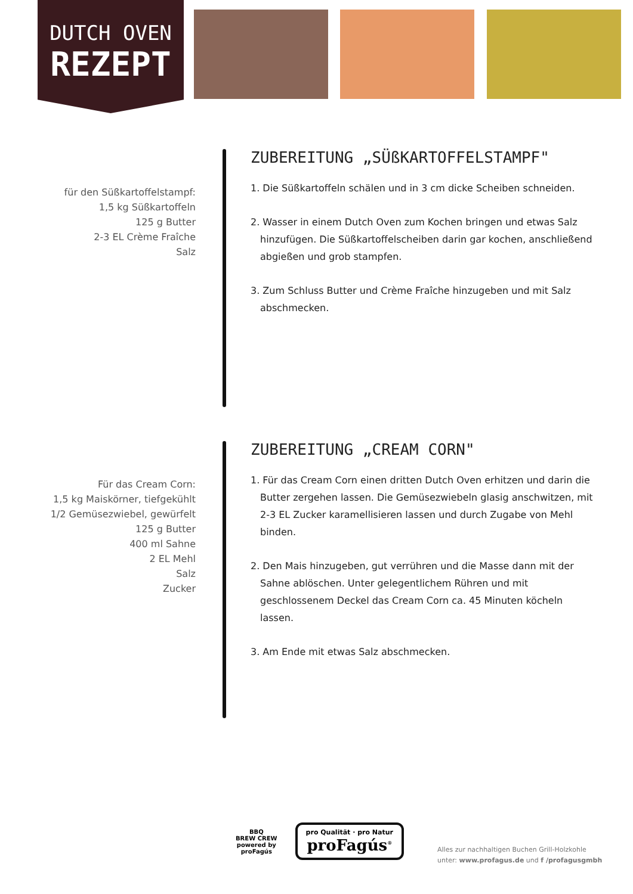DUTCH OVEN
REZEPT
für den Süßkartoffelstampf:
1,5 kg Süßkartoffeln
125 g Butter
2-3 EL Crème Fraîche
Salz
ZUBEREITUNG „SÜßKARTOFFELSTAMPF"
1. Die Süßkartoffeln schälen und in 3 cm dicke Scheiben schneiden.
2. Wasser in einem Dutch Oven zum Kochen bringen und etwas Salz hinzufügen. Die Süßkartoffelscheiben darin gar kochen, anschließend abgießen und grob stampfen.
3. Zum Schluss Butter und Crème Fraîche hinzugeben und mit Salz abschmecken.
Für das Cream Corn:
1,5 kg Maiskörner, tiefgekühlt
1/2 Gemüsezwiebel, gewürfelt
125 g Butter
400 ml Sahne
2 EL Mehl
Salz
Zucker
ZUBEREITUNG „CREAM CORN"
1. Für das Cream Corn einen dritten Dutch Oven erhitzen und darin die Butter zergehen lassen. Die Gemüsezwiebeln glasig anschwitzen, mit 2-3 EL Zucker karamellisieren lassen und durch Zugabe von Mehl binden.
2. Den Mais hinzugeben, gut verrühren und die Masse dann mit der Sahne ablöschen. Unter gelegentlichem Rühren und mit geschlossenem Deckel das Cream Corn ca. 45 Minuten köcheln lassen.
3. Am Ende mit etwas Salz abschmecken.
BBQ
BREW CREW
powered by
proFagús
pro Qualität · pro Natur
proFagús<sup>®</sup>
Alles zur nachhaltigen Buchen Grill-Holzkohle
unter: www.profagus.de und f /profagusgmbh